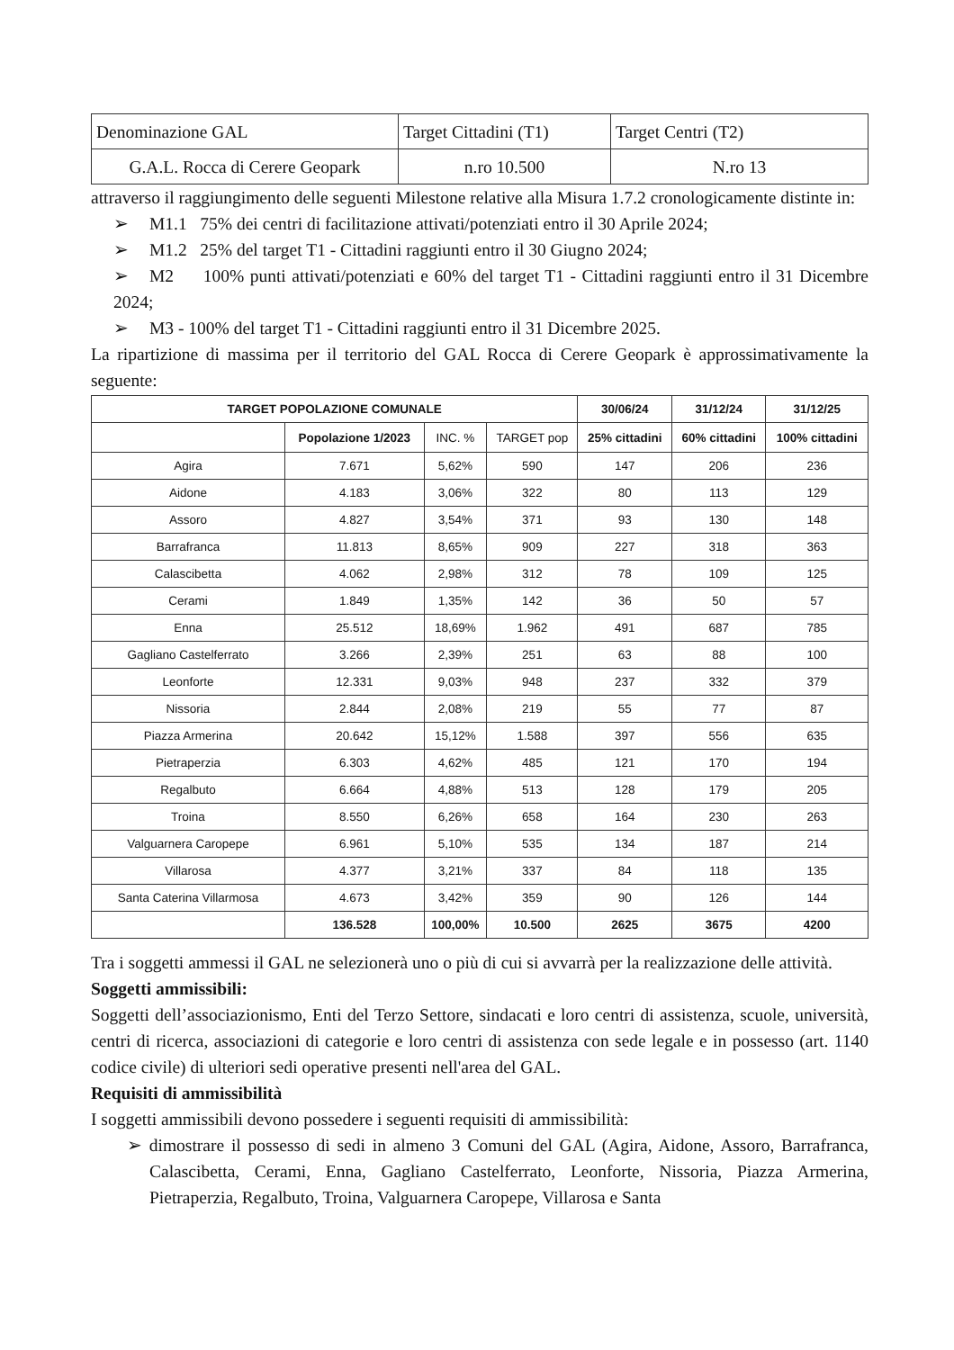| Denominazione GAL | Target Cittadini (T1) | Target Centri (T2) |
| G.A.L. Rocca di Cerere Geopark | n.ro 10.500 | N.ro 13 |
attraverso il raggiungimento delle seguenti Milestone relative alla Misura 1.7.2 cronologicamente distinte in:
➢ M1.1 75% dei centri di facilitazione attivati/potenziati entro il 30 Aprile 2024;
➢ M1.2 25% del target T1 - Cittadini raggiunti entro il 30 Giugno 2024;
➢ M2 100% punti attivati/potenziati e 60% del target T1 - Cittadini raggiunti entro il 31 Dicembre 2024;
➢ M3 - 100% del target T1 - Cittadini raggiunti entro il 31 Dicembre 2025.
La ripartizione di massima per il territorio del GAL Rocca di Cerere Geopark è approssimativamente la seguente:
| TARGET POPOLAZIONE COMUNALE | | | | 30/06/24 | 31/12/24 | 31/12/25 |
| --- | --- | --- | --- | --- | --- | --- |
| | | | | 25% cittadini | 60% cittadini | 100% cittadini |
| | Popolazione 1/2023 | INC. % | TARGET pop | | | |
| Agira | 7.671 | 5,62% | 590 | 147 | 206 | 236 |
| Aidone | 4.183 | 3,06% | 322 | 80 | 113 | 129 |
| Assoro | 4.827 | 3,54% | 371 | 93 | 130 | 148 |
| Barrafranca | 11.813 | 8,65% | 909 | 227 | 318 | 363 |
| Calascibetta | 4.062 | 2,98% | 312 | 78 | 109 | 125 |
| Cerami | 1.849 | 1,35% | 142 | 36 | 50 | 57 |
| Enna | 25.512 | 18,69% | 1.962 | 491 | 687 | 785 |
| Gagliano Castelferrato | 3.266 | 2,39% | 251 | 63 | 88 | 100 |
| Leonforte | 12.331 | 9,03% | 948 | 237 | 332 | 379 |
| Nissoria | 2.844 | 2,08% | 219 | 55 | 77 | 87 |
| Piazza Armerina | 20.642 | 15,12% | 1.588 | 397 | 556 | 635 |
| Pietraperzia | 6.303 | 4,62% | 485 | 121 | 170 | 194 |
| Regalbuto | 6.664 | 4,88% | 513 | 128 | 179 | 205 |
| Troina | 8.550 | 6,26% | 658 | 164 | 230 | 263 |
| Valguarnera Caropepe | 6.961 | 5,10% | 535 | 134 | 187 | 214 |
| Villarosa | 4.377 | 3,21% | 337 | 84 | 118 | 135 |
| Santa Caterina Villarmosa | 4.673 | 3,42% | 359 | 90 | 126 | 144 |
| | 136.528 | 100,00% | 10.500 | 2625 | 3675 | 4200 |
Tra i soggetti ammessi il GAL ne selezionerà uno o più di cui si avvarrà per la realizzazione delle attività.
Soggetti ammissibili:
Soggetti dell’associazionismo, Enti del Terzo Settore, sindacati e loro centri di assistenza, scuole, università, centri di ricerca, associazioni di categorie e loro centri di assistenza con sede legale e in possesso (art. 1140 codice civile) di ulteriori sedi operative presenti nell'area del GAL.
Requisiti di ammissibilità
I soggetti ammissibili devono possedere i seguenti requisiti di ammissibilità:
➢ dimostrare il possesso di sedi in almeno 3 Comuni del GAL (Agira, Aidone, Assoro, Barrafranca, Calascibetta, Cerami, Enna, Gagliano Castelferrato, Leonforte, Nissoria, Piazza Armerina, Pietraperzia, Regalbuto, Troina, Valguarnera Caropepe, Villarosa e Santa